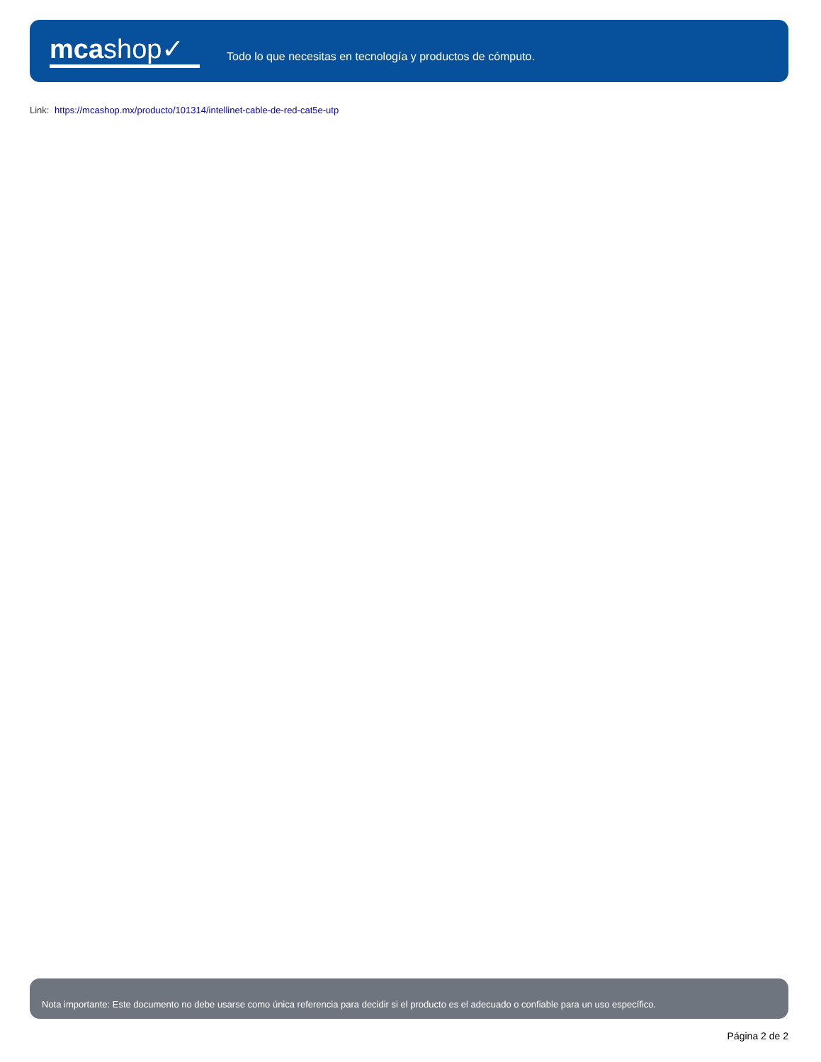mcashop✓
Todo lo que necesitas en tecnología y productos de cómputo.
Link: https://mcashop.mx/producto/101314/intellinet-cable-de-red-cat5e-utp
Nota importante: Este documento no debe usarse como única referencia para decidir si el producto es el adecuado o confiable para un uso específico.
Página 2 de 2